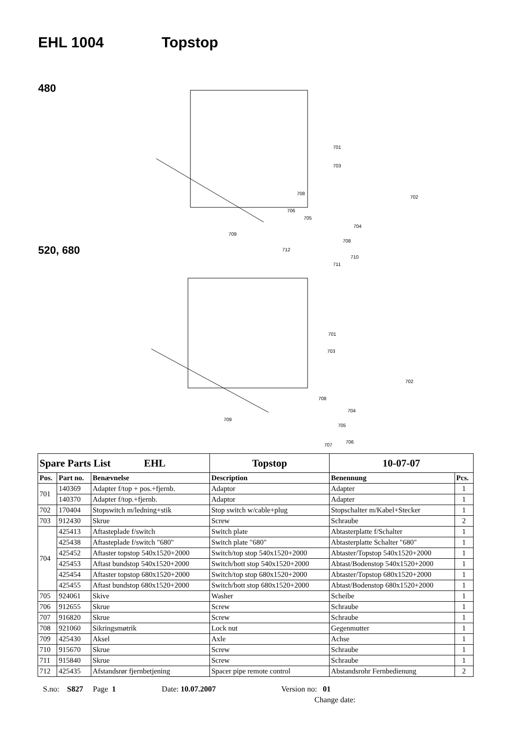EHL 1004 Topstop
480
520, 680
701
703
702
708
706
705
704
709
708
712
710
711
701
703
702
708
704
709
705
706
707
| Spare Parts List EHL | | | Topstop | 10-07-07 | |
| --- | --- | --- | --- | --- | --- |
| Pos. | Part no. | Benævnelse | Description | Benennung | Pcs. |
| 701 | 140369 | Adapter f/top + pos.+fjernb. | Adaptor | Adapter | 1 |
| | 140370 | Adapter f/top.+fjernb. | Adaptor | Adapter | 1 |
| 702 | 170404 | Stopswitch m/ledning+stik | Stop switch w/cable+plug | Stopschalter m/Kabel+Stecker | 1 |
| 703 | 912430 | Skrue | Screw | Schraube | 2 |
| 704 | 425413 | Aftasteplade f/switch | Switch plate | Abtasterplatte f/Schalter | 1 |
| | 425438 | Aftasteplade f/switch "680" | Switch plate "680" | Abtasterplatte Schalter "680" | 1 |
| | 425452 | Aftaster topstop 540x1520+2000 | Switch/top stop 540x1520+2000 | Abtaster/Topstop 540x1520+2000 | 1 |
| | 425453 | Aftast bundstop 540x1520+2000 | Switch/bott stop 540x1520+2000 | Abtast/Bodenstop 540x1520+2000 | 1 |
| | 425454 | Aftaster topstop 680x1520+2000 | Switch/top stop 680x1520+2000 | Abtaster/Topstop 680x1520+2000 | 1 |
| | 425455 | Aftast bundstop 680x1520+2000 | Switch/bott stop 680x1520+2000 | Abtast/Bodenstop 680x1520+2000 | 1 |
| 705 | 924061 | Skive | Washer | Scheibe | 1 |
| 706 | 912655 | Skrue | Screw | Schraube | 1 |
| 707 | 916820 | Skrue | Screw | Schraube | 1 |
| 708 | 921060 | Sikringsmøtrik | Lock nut | Gegenmutter | 1 |
| 709 | 425430 | Aksel | Axle | Achse | 1 |
| 710 | 915670 | Skrue | Screw | Schraube | 1 |
| 711 | 915840 | Skrue | Screw | Schraube | 1 |
| 712 | 425435 | Afstandsrør fjernbetjening | Spacer pipe remote control | Abstandsrohr Fernbedienung | 2 |
S.no: S827 Page 1 Date: 10.07.2007 Version no: 01
Change date: